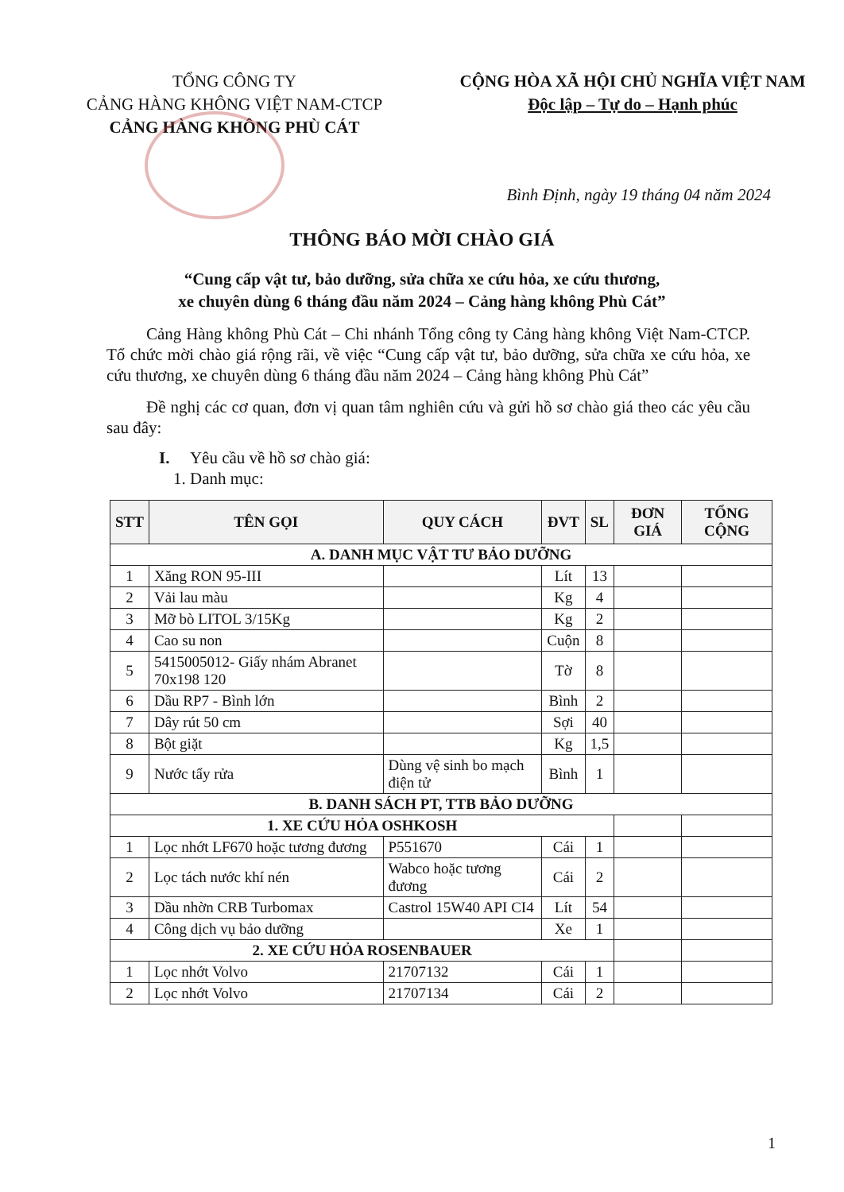TỔNG CÔNG TY
CẢNG HÀNG KHÔNG VIỆT NAM-CTCP
CẢNG HÀNG KHÔNG PHÙ CÁT
CỘNG HÒA XÃ HỘI CHỦ NGHĨA VIỆT NAM
Độc lập – Tự do – Hạnh phúc
Bình Định, ngày 19 tháng 04 năm 2024
THÔNG BÁO MỜI CHÀO GIÁ
“Cung cấp vật tư, bảo dưỡng, sửa chữa xe cứu hỏa, xe cứu thương,
xe chuyên dùng 6 tháng đầu năm 2024 – Cảng hàng không Phù Cát”
Cảng Hàng không Phù Cát – Chi nhánh Tổng công ty Cảng hàng không Việt Nam-CTCP. Tổ chức mời chào giá rộng rãi, về việc “Cung cấp vật tư, bảo dưỡng, sửa chữa xe cứu hỏa, xe cứu thương, xe chuyên dùng 6 tháng đầu năm 2024 – Cảng hàng không Phù Cát”
Đề nghị các cơ quan, đơn vị quan tâm nghiên cứu và gửi hồ sơ chào giá theo các yêu cầu sau đây:
I. Yêu cầu về hồ sơ chào giá:
1. Danh mục:
| STT | TÊN GỌI | QUY CÁCH | ĐVT | SL | ĐƠN GIÁ | TỔNG CỘNG |
| --- | --- | --- | --- | --- | --- | --- |
| A. DANH MỤC VẬT TƯ BẢO DƯỠNG | | | | | | |
| 1 | Xăng RON 95-III | | Lít | 13 | | |
| 2 | Vải lau màu | | Kg | 4 | | |
| 3 | Mỡ bò LITOL 3/15Kg | | Kg | 2 | | |
| 4 | Cao su non | | Cuộn | 8 | | |
| 5 | 5415005012- Giấy nhám Abranet 70x198 120 | | Tờ | 8 | | |
| 6 | Dầu RP7 - Bình lớn | | Bình | 2 | | |
| 7 | Dây rút 50 cm | | Sợi | 40 | | |
| 8 | Bột giặt | | Kg | 1,5 | | |
| 9 | Nước tẩy rửa | Dùng vệ sinh bo mạch điện tử | Bình | 1 | | |
| B. DANH SÁCH PT, TTB BẢO DƯỠNG | | | | | | |
| 1. XE CỨU HỎA OSHKOSH | | | | | | |
| 1 | Lọc nhớt LF670 hoặc tương đương | P551670 | Cái | 1 | | |
| 2 | Lọc tách nước khí nén | Wabco hoặc tương đương | Cái | 2 | | |
| 3 | Dầu nhờn CRB Turbomax | Castrol 15W40 API CI4 | Lít | 54 | | |
| 4 | Công dịch vụ bảo dưỡng | | Xe | 1 | | |
| 2. XE CỨU HỎA ROSENBAUER | | | | | | |
| 1 | Lọc nhớt Volvo | 21707132 | Cái | 1 | | |
| 2 | Lọc nhớt Volvo | 21707134 | Cái | 2 | | |
1